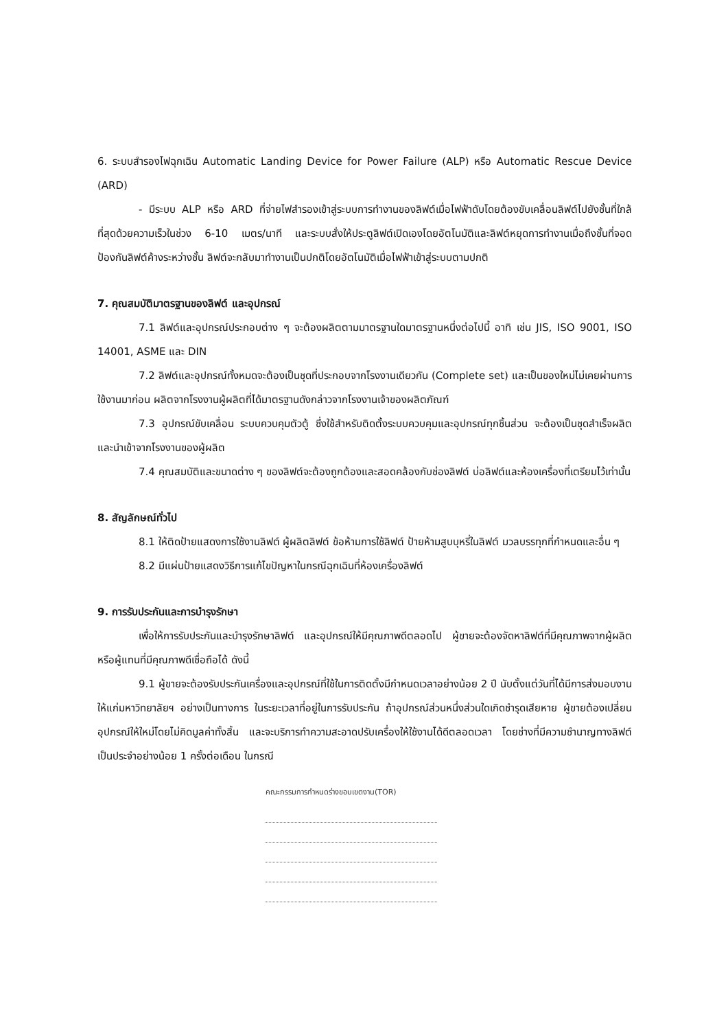6. ระบบสำรองไฟฉุกเฉิน Automatic Landing Device for Power Failure (ALP) หรือ Automatic Rescue Device (ARD)
- มีระบบ ALP หรือ ARD ที่จ่ายไฟสำรองเข้าสู่ระบบการทำงานของลิฟต์เมื่อไฟฟ้าดับโดยต้องขับเคลื่อนลิฟต์ไปยังชั้นที่ใกล้ที่สุดด้วยความเร็วในช่วง 6-10 เมตร/นาที และระบบสั่งให้ประตูลิฟต์เปิดเองโดยอัตโนมัติและลิฟต์หยุดการทำงานเมื่อถึงชั้นที่จอด ป้องกันลิฟต์ค้างระหว่างชั้น ลิฟต์จะกลับมาทำงานเป็นปกติโดยอัตโนมัติเมื่อไฟฟ้าเข้าสู่ระบบตามปกติ
7. คุณสมบัติมาตรฐานของลิฟต์ และอุปกรณ์
7.1 ลิฟต์และอุปกรณ์ประกอบต่าง ๆ จะต้องผลิตตามมาตรฐานใดมาตรฐานหนึ่งต่อไปนี้ อาทิ เช่น JIS, ISO 9001, ISO 14001, ASME และ DIN
7.2 ลิฟต์และอุปกรณ์ทั้งหมดจะต้องเป็นชุดที่ประกอบจากโรงงานเดียวกัน (Complete set) และเป็นของใหม่ไม่เคยผ่านการใช้งานมาก่อน ผลิตจากโรงงานผู้ผลิตที่ได้มาตรฐานดังกล่าวจากโรงงานเจ้าของผลิตภัณฑ์
7.3 อุปกรณ์ขับเคลื่อน ระบบควบคุมตัวตู้ ซึ่งใช้สำหรับติดตั้งระบบควบคุมและอุปกรณ์ทุกชิ้นส่วน จะต้องเป็นชุดสำเร็จผลิตและนำเข้าจากโรงงานของผู้ผลิต
7.4 คุณสมบัติและขนาดต่าง ๆ ของลิฟต์จะต้องถูกต้องและสอดคล้องกับช่องลิฟต์ บ่อลิฟต์และห้องเครื่องที่เตรียมไว้เท่านั้น
8. สัญลักษณ์ทั่วไป
8.1 ให้ติดป้ายแสดงการใช้งานลิฟต์ ผู้ผลิตลิฟต์ ข้อห้ามการใช้ลิฟต์ ป้ายห้ามสูบบุหรี่ในลิฟต์ มวลบรรทุกที่กำหนดและอื่น ๆ
8.2 มีแผ่นป้ายแสดงวิธีการแก้ไขปัญหาในกรณีฉุกเฉินที่ห้องเครื่องลิฟต์
9. การรับประกันและการบำรุงรักษา
เพื่อให้การรับประกันและบำรุงรักษาลิฟต์ และอุปกรณ์ให้มีคุณภาพดีตลอดไป ผู้ขายจะต้องจัดหาลิฟต์ที่มีคุณภาพจากผู้ผลิตหรือผู้แทนที่มีคุณภาพดีเชื่อถือได้ ดังนี้
9.1 ผู้ขายจะต้องรับประกันเครื่องและอุปกรณ์ที่ใช้ในการติดตั้งมีกำหนดเวลาอย่างน้อย 2 ปี นับตั้งแต่วันที่ได้มีการส่งมอบงานให้แก่มหาวิทยาลัยฯ อย่างเป็นทางการ ในระยะเวลาที่อยู่ในการรับประกัน ถ้าอุปกรณ์ส่วนหนึ่งส่วนใดเกิดชำรุดเสียหาย ผู้ขายต้องเปลี่ยนอุปกรณ์ให้ใหม่โดยไม่คิดมูลค่าทั้งสิ้น และจะบริการทำความสะอาดปรับเครื่องให้ใช้งานได้ดีตลอดเวลา โดยช่างที่มีความชำนาญทางลิฟต์เป็นประจำอย่างน้อย 1 ครั้งต่อเดือน ในกรณี
คณะกรรมการกำหนดร่างขอบเขตงาน(TOR)